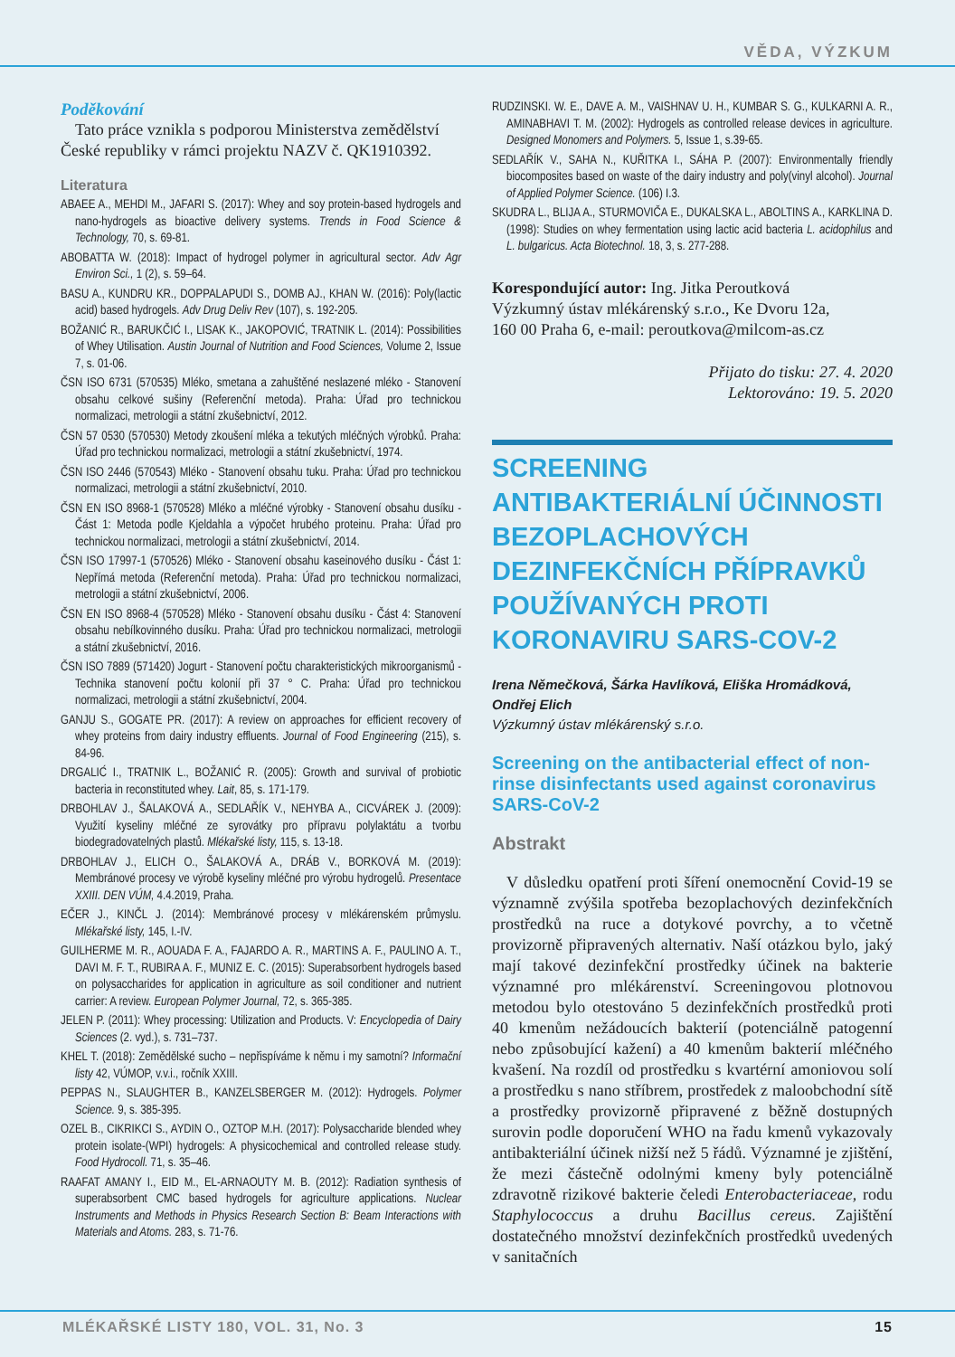VĚDA, VÝZKUM
Poděkování
Tato práce vznikla s podporou Ministerstva zemědělství České republiky v rámci projektu NAZV č. QK1910392.
Literatura
ABAEE A., MEHDI M., JAFARI S. (2017): Whey and soy protein-based hydrogels and nano-hydrogels as bioactive delivery systems. Trends in Food Science & Technology, 70, s. 69-81.
ABOBATTA W. (2018): Impact of hydrogel polymer in agricultural sector. Adv Agr Environ Sci., 1 (2), s. 59–64.
BASU A., KUNDRU KR., DOPPALAPUDI S., DOMB AJ., KHAN W. (2016): Poly(lactic acid) based hydrogels. Adv Drug Deliv Rev (107), s. 192-205.
BOŽANIĆ R., BARUKČIĆ I., LISAK K., JAKOPOVIĆ, TRATNIK L. (2014): Possibilities of Whey Utilisation. Austin Journal of Nutrition and Food Sciences, Volume 2, Issue 7, s. 01-06.
ČSN ISO 6731 (570535) Mléko, smetana a zahuštěné neslazené mléko - Stanovení obsahu celkové sušiny (Referenční metoda). Praha: Úřad pro technickou normalizaci, metrologii a státní zkušebnictví, 2012.
ČSN 57 0530 (570530) Metody zkoušení mléka a tekutých mléčných výrobků. Praha: Úřad pro technickou normalizaci, metrologii a státní zkušebnictví, 1974.
ČSN ISO 2446 (570543) Mléko - Stanovení obsahu tuku. Praha: Úřad pro technickou normalizaci, metrologii a státní zkušebnictví, 2010.
ČSN EN ISO 8968-1 (570528) Mléko a mléčné výrobky - Stanovení obsahu dusíku - Část 1: Metoda podle Kjeldahla a výpočet hrubého proteinu. Praha: Úřad pro technickou normalizaci, metrologii a státní zkušebnictví, 2014.
ČSN ISO 17997-1 (570526) Mléko - Stanovení obsahu kaseinového dusíku - Část 1: Nepřímá metoda (Referenční metoda). Praha: Úřad pro technickou normalizaci, metrologii a státní zkušebnictví, 2006.
ČSN EN ISO 8968-4 (570528) Mléko - Stanovení obsahu dusíku - Část 4: Stanovení obsahu nebílkovinného dusíku. Praha: Úřad pro technickou normalizaci, metrologii a státní zkušebnictví, 2016.
ČSN ISO 7889 (571420) Jogurt - Stanovení počtu charakteristických mikroorganismů - Technika stanovení počtu kolonií při 37 ° C. Praha: Úřad pro technickou normalizaci, metrologii a státní zkušebnictví, 2004.
GANJU S., GOGATE PR. (2017): A review on approaches for efficient recovery of whey proteins from dairy industry effluents. Journal of Food Engineering (215), s. 84-96.
DRGALIĆ I., TRATNIK L., BOŽANIĆ R. (2005): Growth and survival of probiotic bacteria in reconstituted whey. Lait, 85, s. 171-179.
DRBOHLAV J., ŠALAKOVÁ A., SEDLAŘÍK V., NEHYBA A., CICVÁREK J. (2009): Využití kyseliny mléčné ze syrovátky pro přípravu polylaktátu a tvorbu biodegradovatelných plastů. Mlékařské listy, 115, s. 13-18.
DRBOHLAV J., ELICH O., ŠALAKOVÁ A., DRÁB V., BORKOVÁ M. (2019): Membránové procesy ve výrobě kyseliny mléčné pro výrobu hydrogelů. Presentace XXIII. DEN VÚM, 4.4.2019, Praha.
EČER J., KINČL J. (2014): Membránové procesy v mlékárenském průmyslu. Mlékařské listy, 145, I.-IV.
GUILHERME M. R., AOUADA F. A., FAJARDO A. R., MARTINS A. F., PAULINO A. T., DAVI M. F. T., RUBIRA A. F., MUNIZ E. C. (2015): Superabsorbent hydrogels based on polysaccharides for application in agriculture as soil conditioner and nutrient carrier: A review. European Polymer Journal, 72, s. 365-385.
JELEN P. (2011): Whey processing: Utilization and Products. V: Encyclopedia of Dairy Sciences (2. vyd.), s. 731–737.
KHEL T. (2018): Zemědělské sucho – nepřispíváme k němu i my samotní? Informační listy 42, VÚMOP, v.v.i., ročník XXIII.
PEPPAS N., SLAUGHTER B., KANZELSBERGER M. (2012): Hydrogels. Polymer Science. 9, s. 385-395.
OZEL B., CIKRIKCI S., AYDIN O., OZTOP M.H. (2017): Polysaccharide blended whey protein isolate-(WPI) hydrogels: A physicochemical and controlled release study. Food Hydrocoll. 71, s. 35–46.
RAAFAT AMANY I., EID M., EL-ARNAOUTY M. B. (2012): Radiation synthesis of superabsorbent CMC based hydrogels for agriculture applications. Nuclear Instruments and Methods in Physics Research Section B: Beam Interactions with Materials and Atoms. 283, s. 71-76.
RUDZINSKI. W. E., DAVE A. M., VAISHNAV U. H., KUMBAR S. G., KULKARNI A. R., AMINABHAVI T. M. (2002): Hydrogels as controlled release devices in agriculture. Designed Monomers and Polymers. 5, Issue 1, s.39-65.
SEDLAŘÍK V., SAHA N., KUŘITKA I., SÁHA P. (2007): Environmentally friendly biocomposites based on waste of the dairy industry and poly(vinyl alcohol). Journal of Applied Polymer Science. (106) I.3.
SKUDRA L., BLIJA A., STURMOVIČA E., DUKALSKA L., ABOLTINS A., KARKLINA D. (1998): Studies on whey fermentation using lactic acid bacteria L. acidophilus and L. bulgaricus. Acta Biotechnol. 18, 3, s. 277-288.
Korespondující autor: Ing. Jitka Peroutková
Výzkumný ústav mlékárenský s.r.o., Ke Dvoru 12a,
160 00 Praha 6, e-mail: peroutkova@milcom-as.cz
Přijato do tisku: 27. 4. 2020
Lektorováno: 19. 5. 2020
SCREENING ANTIBAKTERIÁLNÍ ÚČINNOSTI BEZOPLACHOVÝCH DEZINFEKČNÍCH PŘÍPRAVKŮ POUŽÍVANÝCH PROTI KORONAVIRU SARS-COV-2
Irena Němečková, Šárka Havlíková, Eliška Hromádková, Ondřej Elich
Výzkumný ústav mlékárenský s.r.o.
Screening on the antibacterial effect of non-rinse disinfectants used against coronavirus SARS-CoV-2
Abstrakt
V důsledku opatření proti šíření onemocnění Covid-19 se významně zvýšila spotřeba bezoplachových dezinfekčních prostředků na ruce a dotykové povrchy, a to včetně provizorně připravených alternativ. Naší otázkou bylo, jaký mají takové dezinfekční prostředky účinek na bakterie významné pro mlékárenství. Screeningovou plotnovou metodou bylo otestováno 5 dezinfekčních prostředků proti 40 kmenům nežádoucích bakterií (potenciálně patogenní nebo způsobující kažení) a 40 kmenům bakterií mléčného kvašení. Na rozdíl od prostředku s kvartérní amoniovou solí a prostředku s nano stříbrem, prostředek z maloobchodní sítě a prostředky provizorně připravené z běžně dostupných surovin podle doporučení WHO na řadu kmenů vykazovaly antibakteriální účinek nižší než 5 řádů. Významné je zjištění, že mezi částečně odolnými kmeny byly potenciálně zdravotně rizikové bakterie čeledi Enterobacteriaceae, rodu Staphylococcus a druhu Bacillus cereus. Zajištění dostatečného množství dezinfekčních prostředků uvedených v sanitačních
MLÉKAŘSKÉ LISTY 180, VOL. 31, No. 3 15